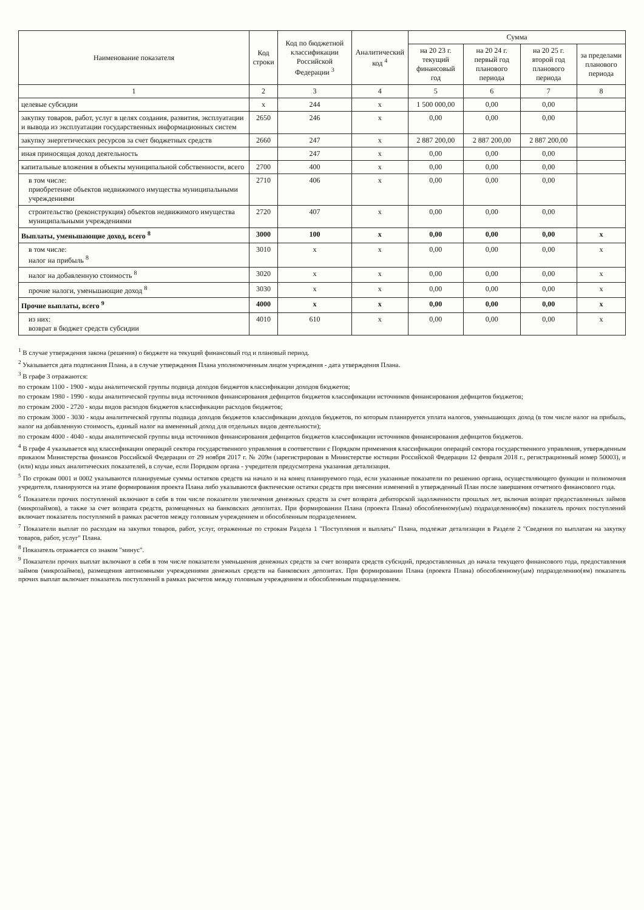| Наименование показателя | Код строки | Код по бюджетной классификации Российской Федерации <sup>3</sup> | Аналитический код <sup>4</sup> | Сумма | | | |
| --- | --- | --- | --- | --- | --- | --- | --- |
| | | | | на 20 23 г. текущий финансовый год | на 20 24 г. первый год планового периода | на 20 25 г. второй год планового периода | за пределами планового периода |
| 1 | 2 | 3 | 4 | 5 | 6 | 7 | 8 |
| целевые субсидии | x | 244 | x | 1 500 000,00 | 0,00 | 0,00 | |
| закупку товаров, работ, услуг в целях создания, развития, эксплуатации и вывода из эксплуатации государственных информационных систем | 2650 | 246 | x | 0,00 | 0,00 | 0,00 | |
| закупку энергетических ресурсов за счет бюджетных средств | 2660 | 247 | x | 2 887 200,00 | 2 887 200,00 | 2 887 200,00 | |
| иная приносящая доход деятельность | | 247 | x | 0,00 | 0,00 | 0,00 | |
| капитальные вложения в объекты муниципальной собственности, всего | 2700 | 400 | x | 0,00 | 0,00 | 0,00 | |
| в том числе: приобретение объектов недвижимого имущества муниципальными учреждениями | 2710 | 406 | x | 0,00 | 0,00 | 0,00 | |
| строительство (реконструкция) объектов недвижимого имущества муниципальными учреждениями | 2720 | 407 | x | 0,00 | 0,00 | 0,00 | |
| Выплаты, уменьшающие доход, всего <sup>8</sup> | 3000 | 100 | x | 0,00 | 0,00 | 0,00 | x |
| в том числе: налог на прибыль <sup>8</sup> | 3010 | x | x | 0,00 | 0,00 | 0,00 | x |
| налог на добавленную стоимость <sup>8</sup> | 3020 | x | x | 0,00 | 0,00 | 0,00 | x |
| прочие налоги, уменьшающие доход <sup>8</sup> | 3030 | x | x | 0,00 | 0,00 | 0,00 | x |
| Прочие выплаты, всего <sup>9</sup> | 4000 | x | x | 0,00 | 0,00 | 0,00 | x |
| из них: возврат в бюджет средств субсидии | 4010 | 610 | x | 0,00 | 0,00 | 0,00 | x |
<sup>1</sup> В случае утверждения закона (решения) о бюджете на текущий финансовый год и плановый период.
<sup>2</sup> Указывается дата подписания Плана, а в случае утверждения Плана уполномоченным лицом учреждения - дата утверждения Плана.
<sup>3</sup> В графе 3 отражаются:
по строкам 1100 - 1900 - коды аналитической группы подвида доходов бюджетов классификации доходов бюджетов;
по строкам 1980 - 1990 - коды аналитической группы вида источников финансирования дефицитов бюджетов классификации источников финансирования дефицитов бюджетов;
по строкам 2000 - 2720 - коды видов расходов бюджетов классификации расходов бюджетов;
по строкам 3000 - 3030 - коды аналитической группы подвида доходов бюджетов классификации доходов бюджетов, по которым планируется уплата налогов, уменьшающих доход (в том числе налог на прибыль, налог на добавленную стоимость, единый налог на вмененный доход для отдельных видов деятельности);
по строкам 4000 - 4040 - коды аналитической группы вида источников финансирования дефицитов бюджетов классификации источников финансирования дефицитов бюджетов.
<sup>4</sup> В графе 4 указывается код классификации операций сектора государственного управления в соответствии с Порядком применения классификации операций сектора государственного управления, утвержденным приказом Министерства финансов Российской Федерации от 29 ноября 2017 г. № 209н (зарегистрирован в Министерстве юстиции Российской Федерации 12 февраля 2018 г., регистрационный номер 50003), и (или) коды иных аналитических показателей, в случае, если Порядком органа - учредителя предусмотрена указанная детализация.
<sup>5</sup> По строкам 0001 и 0002 указываются планируемые суммы остатков средств на начало и на конец планируемого года, если указанные показатели по решению органа, осуществляющего функции и полномочия учредителя, планируются на этапе формирования проекта Плана либо указываются фактические остатки средств при внесении изменений в утвержденный План после завершения отчетного финансового года.
<sup>6</sup> Показатели прочих поступлений включают в себя в том числе показатели увеличения денежных средств за счет возврата дебиторской задолженности прошлых лет, включая возврат предоставленных займов (микрозаймов), а также за счет возврата средств, размещенных на банковских депозитах. При формировании Плана (проекта Плана) обособленному(ым) подразделению(ям) показатель прочих поступлений включает показатель поступлений в рамках расчетов между головным учреждением и обособленным подразделением.
<sup>7</sup> Показатели выплат по расходам на закупки товаров, работ, услуг, отраженные по строкам Раздела 1 "Поступления и выплаты" Плана, подлежат детализации в Разделе 2 "Сведения по выплатам на закупку товаров, работ, услуг" Плана.
<sup>8</sup> Показатель отражается со знаком "минус".
<sup>9</sup> Показатели прочих выплат включают в себя в том числе показатели уменьшения денежных средств за счет возврата средств субсидий, предоставленных до начала текущего финансового года, предоставления займов (микрозаймов), размещения автономными учреждениями денежных средств на банковских депозитах. При формировании Плана (проекта Плана) обособленному(ым) подразделению(ям) показатель прочих выплат включает показатель поступлений в рамках расчетов между головным учреждением и обособленным подразделением.